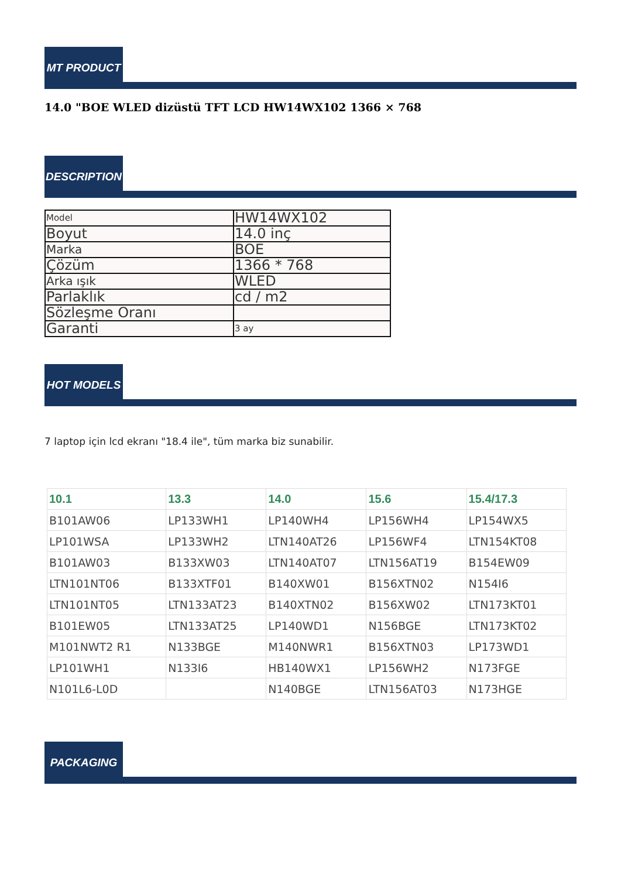MT PRODUCT
14.0 "BOE WLED dizüstü TFT LCD HW14WX102 1366 × 768
DESCRIPTION
| Model | HW14WX102 |
| Boyut | 14.0 inç |
| Marka | BOE |
| Çözüm | 1366 * 768 |
| Arka ışık | WLED |
| Parlaklık | cd / m2 |
| Sözleşme Oranı | |
| Garanti | 3 ay |
HOT MODELS
7 laptop için lcd ekranı "18.4 ile", tüm marka biz sunabilir.
| 10.1 | 13.3 | 14.0 | 15.6 | 15.4/17.3 |
| --- | --- | --- | --- | --- |
| B101AW06 | LP133WH1 | LP140WH4 | LP156WH4 | LP154WX5 |
| LP101WSA | LP133WH2 | LTN140AT26 | LP156WF4 | LTN154KT08 |
| B101AW03 | B133XW03 | LTN140AT07 | LTN156AT19 | B154EW09 |
| LTN101NT06 | B133XTF01 | B140XW01 | B156XTN02 | N154I6 |
| LTN101NT05 | LTN133AT23 | B140XTN02 | B156XW02 | LTN173KT01 |
| B101EW05 | LTN133AT25 | LP140WD1 | N156BGE | LTN173KT02 |
| M101NWT2 R1 | N133BGE | M140NWR1 | B156XTN03 | LP173WD1 |
| LP101WH1 | N133I6 | HB140WX1 | LP156WH2 | N173FGE |
| N101L6-L0D | | N140BGE | LTN156AT03 | N173HGE |
PACKAGING